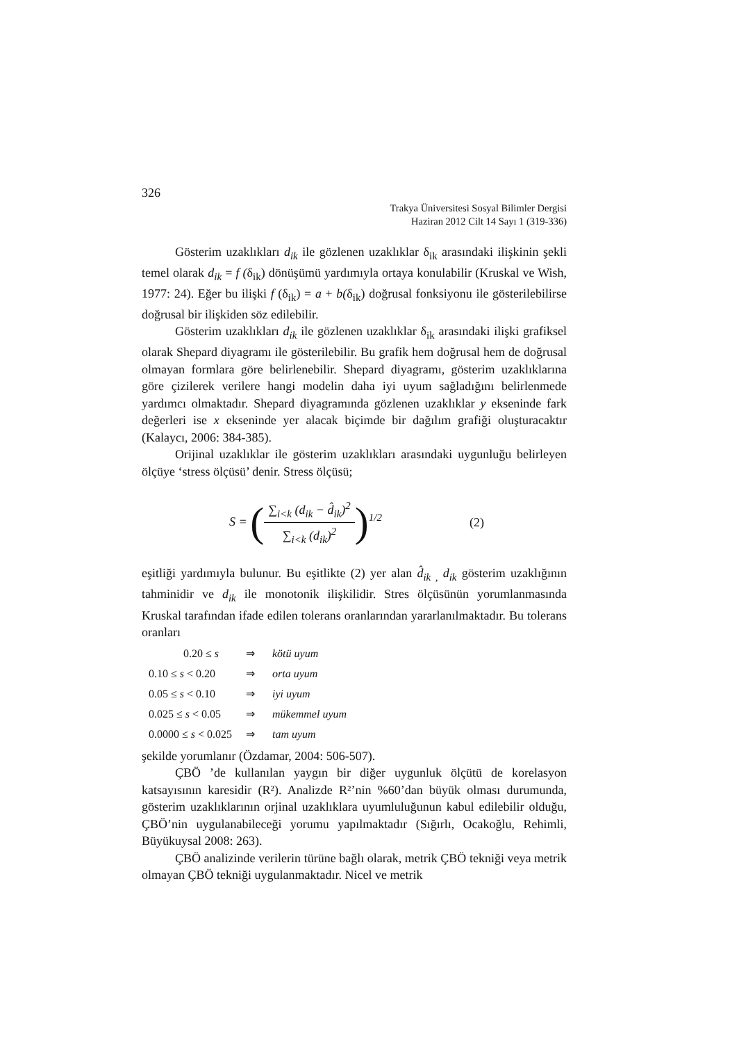326
Trakya Üniversitesi Sosyal Bilimler Dergisi
Haziran 2012 Cilt 14 Sayı 1 (319-336)
Gösterim uzaklıkları d<sub>ik</sub> ile gözlenen uzaklıklar δ<sub>ik</sub> arasındaki ilişkinin şekli temel olarak d<sub>ik</sub> = f (δ<sub>ik</sub>) dönüşümü yardımıyla ortaya konulabilir (Kruskal ve Wish, 1977: 24). Eğer bu ilişki f (δ<sub>ik</sub>) = a + b(δ<sub>ik</sub>) doğrusal fonksiyonu ile gösterilebilirse doğrusal bir ilişkiden söz edilebilir.
Gösterim uzaklıkları d<sub>ik</sub> ile gözlenen uzaklıklar δ<sub>ik</sub> arasındaki ilişki grafiksel olarak Shepard diyagramı ile gösterilebilir. Bu grafik hem doğrusal hem de doğrusal olmayan formlara göre belirlenebilir. Shepard diyagramı, gösterim uzaklıklarına göre çizilerek verilere hangi modelin daha iyi uyum sağladığını belirlenmede yardımcı olmaktadır. Shepard diyagramında gözlenen uzaklıklar y ekseninde fark değerleri ise x ekseninde yer alacak biçimde bir dağılım grafiği oluşturacaktır (Kalaycı, 2006: 384-385).
Orijinal uzaklıklar ile gösterim uzaklıkları arasındaki uygunluğu belirleyen ölçüye ‘stress ölçüsü’ denir. Stress ölçüsü;
S = (
∑<sub>i<k</sub> (d<sub>ik</sub> − d̂<sub>ik</sub>)<sup>2</sup>
∑<sub>i<k</sub> (d<sub>ik</sub>)<sup>2</sup>
)<sup>1/2</sup>
(2)
eşitliği yardımıyla bulunur. Bu eşitlikte (2) yer alan d̂<sub>ik ,</sub> d<sub>ik</sub> gösterim uzaklığının tahminidir ve d<sub>ik</sub> ile monotonik ilişkilidir. Stres ölçüsünün yorumlanmasında Kruskal tarafından ifade edilen tolerans oranlarından yararlanılmaktadır. Bu tolerans oranları
0.20 ≤ s ⇒ kötü uyum
0.10 ≤ s < 0.20 ⇒ orta uyum
0.05 ≤ s < 0.10 ⇒ iyi uyum
0.025 ≤ s < 0.05 ⇒ mükemmel uyum
0.0000 ≤ s < 0.025 ⇒ tam uyum
şekilde yorumlanır (Özdamar, 2004: 506-507).
ÇBÖ ’de kullanılan yaygın bir diğer uygunluk ölçütü de korelasyon katsayısının karesidir (R²). Analizde R²’nin %60’dan büyük olması durumunda, gösterim uzaklıklarının orjinal uzaklıklara uyumluluğunun kabul edilebilir olduğu, ÇBÖ’nin uygulanabileceği yorumu yapılmaktadır (Sığırlı, Ocakoğlu, Rehimli, Büyükuysal 2008: 263).
ÇBÖ analizinde verilerin türüne bağlı olarak, metrik ÇBÖ tekniği veya metrik olmayan ÇBÖ tekniği uygulanmaktadır. Nicel ve metrik